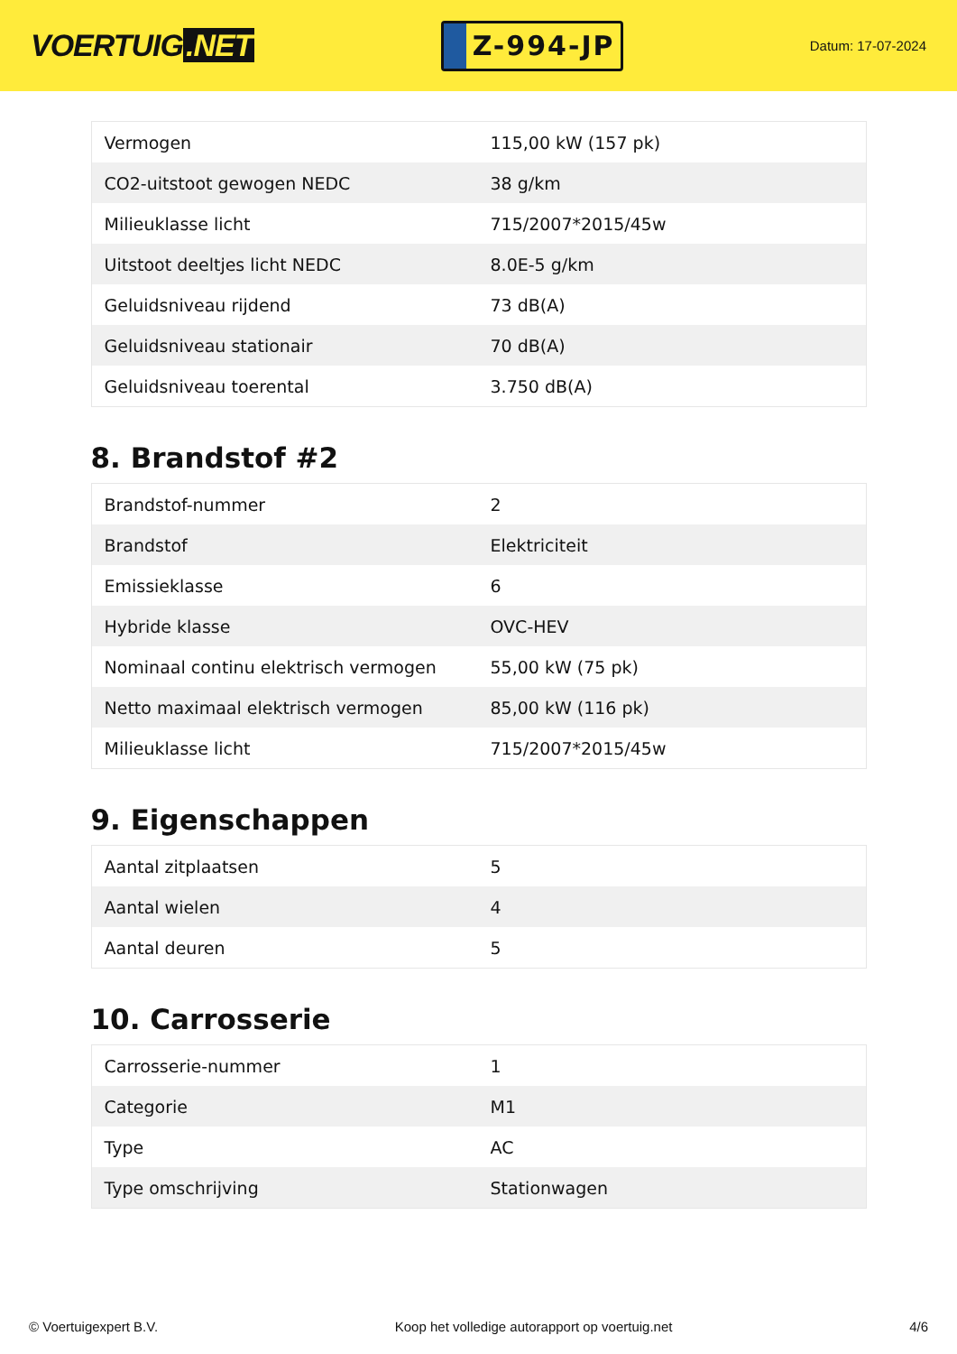VOERTUIG.NET
Z-994-JP
Datum: 17-07-2024
| Vermogen | 115,00 kW (157 pk) |
| CO2-uitstoot gewogen NEDC | 38 g/km |
| Milieuklasse licht | 715/2007*2015/45w |
| Uitstoot deeltjes licht NEDC | 8.0E-5 g/km |
| Geluidsniveau rijdend | 73 dB(A) |
| Geluidsniveau stationair | 70 dB(A) |
| Geluidsniveau toerental | 3.750 dB(A) |
8. Brandstof #2
| Brandstof-nummer | 2 |
| Brandstof | Elektriciteit |
| Emissieklasse | 6 |
| Hybride klasse | OVC-HEV |
| Nominaal continu elektrisch vermogen | 55,00 kW (75 pk) |
| Netto maximaal elektrisch vermogen | 85,00 kW (116 pk) |
| Milieuklasse licht | 715/2007*2015/45w |
9. Eigenschappen
| Aantal zitplaatsen | 5 |
| Aantal wielen | 4 |
| Aantal deuren | 5 |
10. Carrosserie
| Carrosserie-nummer | 1 |
| Categorie | M1 |
| Type | AC |
| Type omschrijving | Stationwagen |
© Voertuigexpert B.V. Koop het volledige autorapport op voertuig.net 4/6